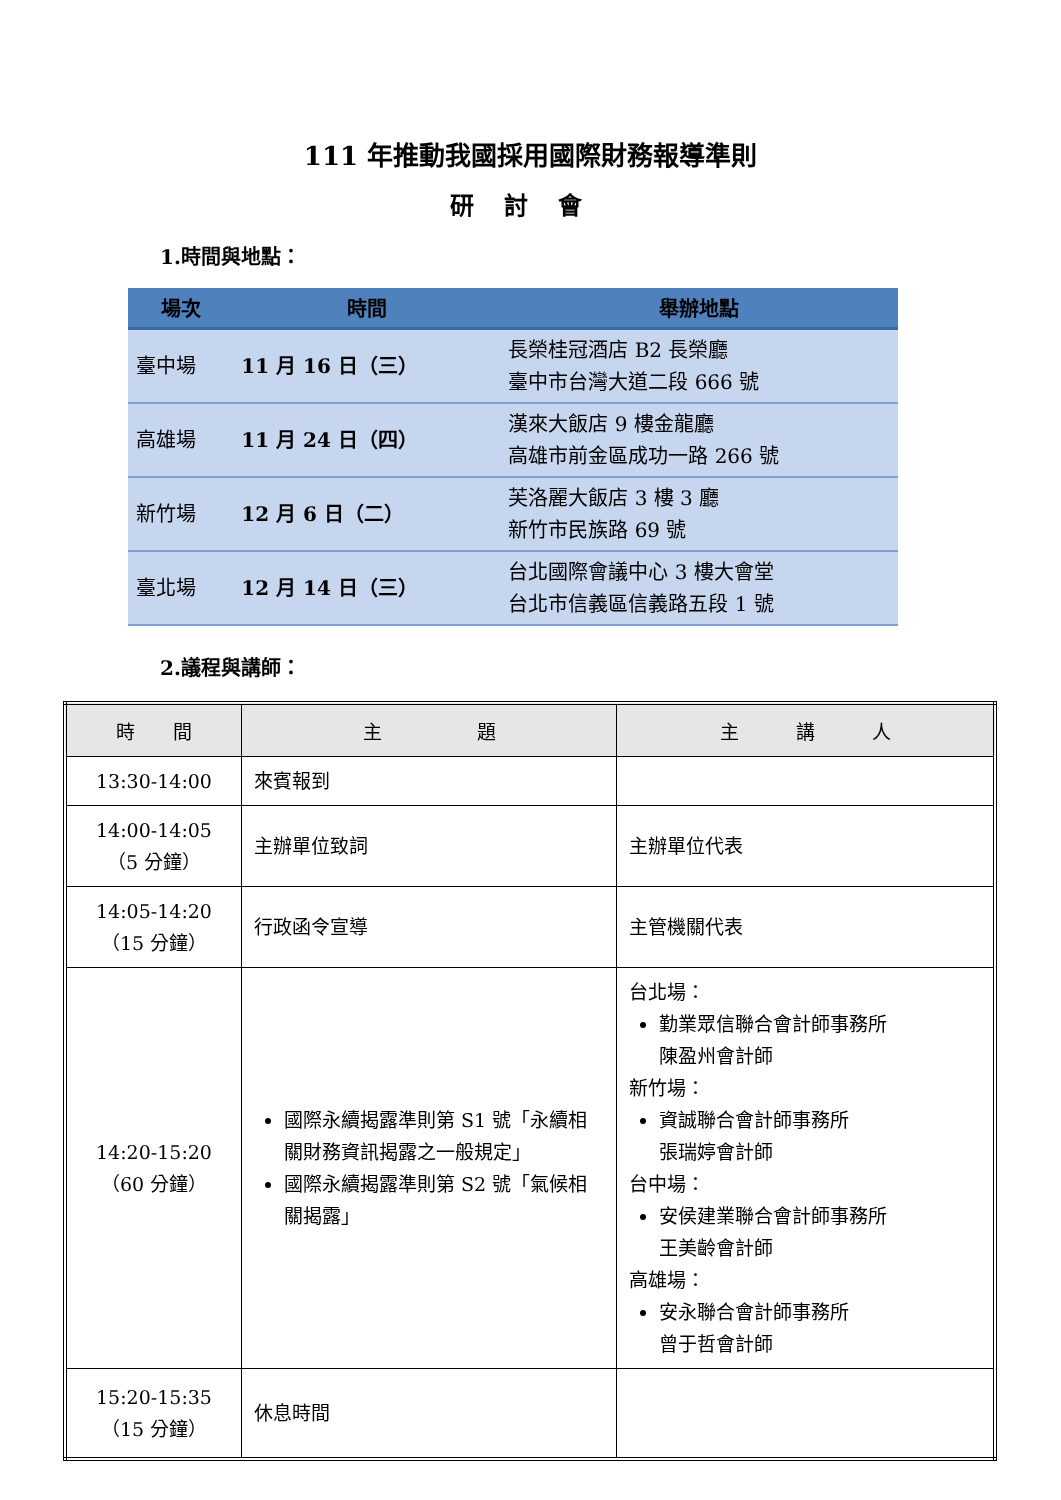111 年推動我國採用國際財務報導準則
研討會
1.時間與地點：
| 場次 | 時間 | 舉辦地點 |
| --- | --- | --- |
| 臺中場 | 11 月 16 日（三） | 長榮桂冠酒店 B2 長榮廳 臺中市台灣大道二段 666 號 |
| 高雄場 | 11 月 24 日（四） | 漢來大飯店 9 樓金龍廳 高雄市前金區成功一路 266 號 |
| 新竹場 | 12 月 6 日（二） | 芙洛麗大飯店 3 樓 3 廳 新竹市民族路 69 號 |
| 臺北場 | 12 月 14 日（三） | 台北國際會議中心 3 樓大會堂 台北市信義區信義路五段 1 號 |
2.議程與講師：
| 時 間 | 主 題 | 主 講 人 |
| --- | --- | --- |
| 13:30-14:00 | 來賓報到 | |
| 14:00-14:05 （5 分鐘） | 主辦單位致詞 | 主辦單位代表 |
| 14:05-14:20 （15 分鐘） | 行政函令宣導 | 主管機關代表 |
| 14:20-15:20 （60 分鐘） | 國際永續揭露準則第 S1 號「永續相關財務資訊揭露之一般規定」 國際永續揭露準則第 S2 號「氣候相關揭露」 | 台北場： 勤業眾信聯合會計師事務所 陳盈州會計師 新竹場： 資誠聯合會計師事務所 張瑞婷會計師 台中場： 安侯建業聯合會計師事務所 王美齡會計師 高雄場： 安永聯合會計師事務所 曾于哲會計師 |
| 15:20-15:35 （15 分鐘） | 休息時間 | |